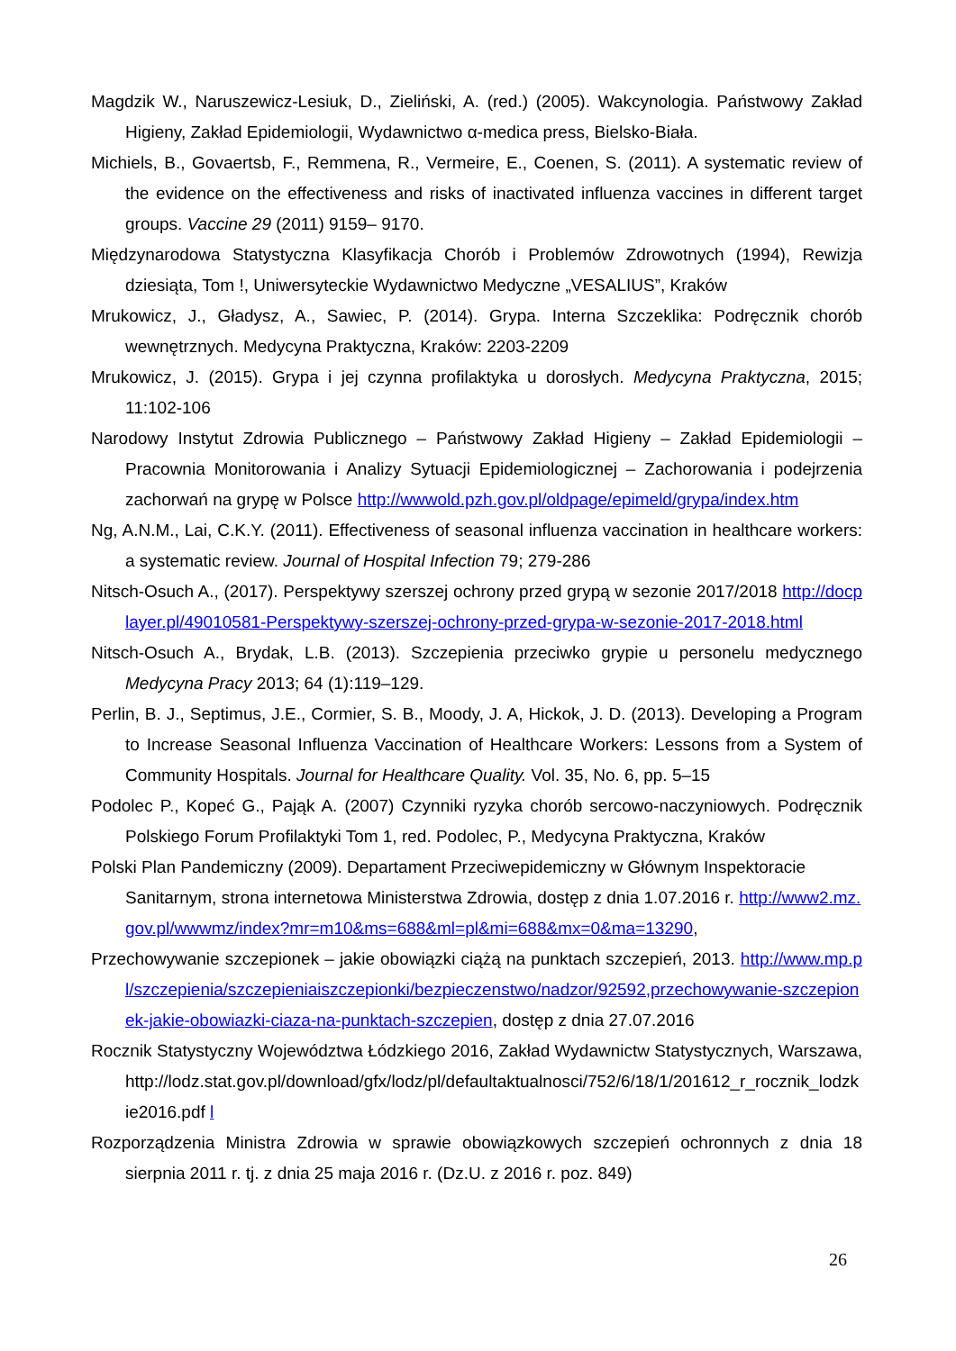Magdzik W., Naruszewicz-Lesiuk, D., Zieliński, A. (red.) (2005). Wakcynologia. Państwowy Zakład Higieny, Zakład Epidemiologii, Wydawnictwo α-medica press, Bielsko-Biała.
Michiels, B., Govaertsb, F., Remmena, R., Vermeire, E., Coenen, S. (2011). A systematic review of the evidence on the effectiveness and risks of inactivated influenza vaccines in different target groups. Vaccine 29 (2011) 9159– 9170.
Międzynarodowa Statystyczna Klasyfikacja Chorób i Problemów Zdrowotnych (1994), Rewizja dziesiąta, Tom !, Uniwersyteckie Wydawnictwo Medyczne „VESALIUS”, Kraków
Mrukowicz, J., Gładysz, A., Sawiec, P. (2014). Grypa. Interna Szczeklika: Podręcznik chorób wewnętrznych. Medycyna Praktyczna, Kraków: 2203-2209
Mrukowicz, J. (2015). Grypa i jej czynna profilaktyka u dorosłych. Medycyna Praktyczna, 2015; 11:102-106
Narodowy Instytut Zdrowia Publicznego – Państwowy Zakład Higieny – Zakład Epidemiologii – Pracownia Monitorowania i Analizy Sytuacji Epidemiologicznej – Zachorowania i podejrzenia zachorwań na grypę w Polsce http://wwwold.pzh.gov.pl/oldpage/epimeld/grypa/index.htm
Ng, A.N.M., Lai, C.K.Y. (2011). Effectiveness of seasonal influenza vaccination in healthcare workers: a systematic review. Journal of Hospital Infection 79; 279-286
Nitsch-Osuch A., (2017). Perspektywy szerszej ochrony przed grypą w sezonie 2017/2018 http://docplayer.pl/49010581-Perspektywy-szerszej-ochrony-przed-grypa-w-sezonie-2017-2018.html
Nitsch-Osuch A., Brydak, L.B. (2013). Szczepienia przeciwko grypie u personelu medycznego Medycyna Pracy 2013; 64 (1):119–129.
Perlin, B. J., Septimus, J.E., Cormier, S. B., Moody, J. A, Hickok, J. D. (2013). Developing a Program to Increase Seasonal Influenza Vaccination of Healthcare Workers: Lessons from a System of Community Hospitals. Journal for Healthcare Quality. Vol. 35, No. 6, pp. 5–15
Podolec P., Kopeć G., Pająk A. (2007) Czynniki ryzyka chorób sercowo-naczyniowych. Podręcznik Polskiego Forum Profilaktyki Tom 1, red. Podolec, P., Medycyna Praktyczna, Kraków
Polski Plan Pandemiczny (2009). Departament Przeciwepidemiczny w Głównym Inspektoracie Sanitarnym, strona internetowa Ministerstwa Zdrowia, dostęp z dnia 1.07.2016 r. http://www2.mz.gov.pl/wwwmz/index?mr=m10&ms=688&ml=pl&mi=688&mx=0&ma=13290,
Przechowywanie szczepionek – jakie obowiązki ciążą na punktach szczepień, 2013. http://www.mp.pl/szczepienia/szczepieniaiszczepionki/bezpieczenstwo/nadzor/92592,przechowywanie-szczepionek-jakie-obowiazki-ciaza-na-punktach-szczepien, dostęp z dnia 27.07.2016
Rocznik Statystyczny Województwa Łódzkiego 2016, Zakład Wydawnictw Statystycznych, Warszawa, http://lodz.stat.gov.pl/download/gfx/lodz/pl/defaultaktualnosci/752/6/18/1/201612_r_rocznik_lodzkie2016.pdf l
Rozporządzenia Ministra Zdrowia w sprawie obowiązkowych szczepień ochronnych z dnia 18 sierpnia 2011 r. tj. z dnia 25 maja 2016 r. (Dz.U. z 2016 r. poz. 849)
26